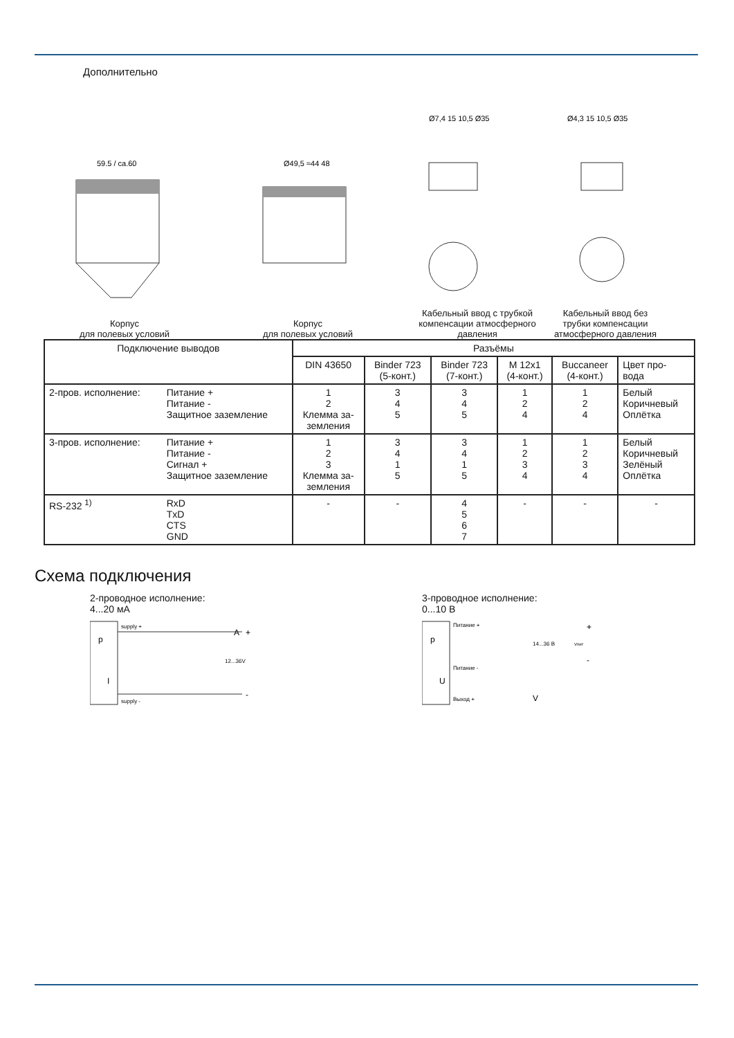Дополнительно
59.5 / ca.60
Корпус
для полевых условий
Ø49,5 ≈44 48
Корпус
для полевых условий
Ø7,4 15 10,5 Ø35
Кабельный ввод с трубкой компенсации атмосферного давления
Ø4,3 15 10,5 Ø35
Кабельный ввод без трубки компенсации атмосферного давления
| Подключение выводов | | Разъёмы | | | | | |
| --- | --- | --- | --- | --- | --- | --- | --- |
| | | DIN 43650 | Binder 723 (5-конт.) | Binder 723 (7-конт.) | M 12x1 (4-конт.) | Buccaneer (4-конт.) | Цвет про- вода |
| 2-пров. исполнение: | Питание + Питание - Защитное заземление | 1 2 Клемма за- земления | 3 4 5 | 3 4 5 | 1 2 4 | 1 2 4 | Белый Коричневый Оплётка |
| 3-пров. исполнение: | Питание + Питание - Сигнал + Защитное заземление | 1 2 3 Клемма за- земления | 3 4 1 5 | 3 4 1 5 | 1 2 3 4 | 1 2 3 4 | Белый Коричневый Зелёный Оплётка |
| RS-232 <sup>1)</sup> | RxD TxD CTS GND | - | - | 4 5 6 7 | - | - | - |
Схема подключения
2-проводное исполнение:
4...20 мА
p
I
supply +
supply -
A
12...36V
+
-
3-проводное исполнение:
0...10 В
p
U
Питание +
Питание -
Выход +
14...36 В
Vпит
+
-
V